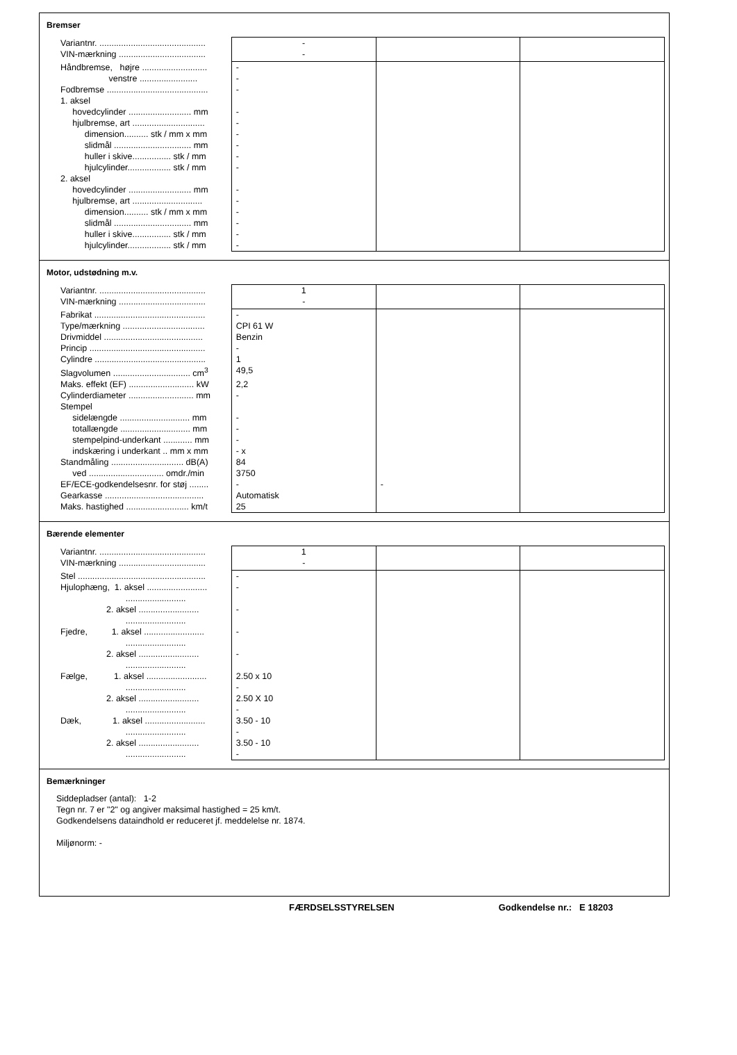Bremser
| Variantnr. ............................................ | - | | |
| VIN-mærkning .................................... | - | | |
| Håndbremse, højre ........................... | - | | |
| venstre ........................ | - | | |
| Fodbremse .......................................... | - | | |
| 1. aksel | | | |
| hovedcylinder .......................... mm | - | | |
| hjulbremse, art .............................. | - | | |
| dimension.......... stk / mm x mm | - | | |
| slidmål ................................ mm | - | | |
| huller i skive................ stk / mm | - | | |
| hjulcylinder.................. stk / mm | - | | |
| 2. aksel | | | |
| hovedcylinder .......................... mm | - | | |
| hjulbremse, art ............................. | - | | |
| dimension.......... stk / mm x mm | - | | |
| slidmål ................................ mm | - | | |
| huller i skive................ stk / mm | - | | |
| hjulcylinder.................. stk / mm | - | | |
Motor, udstødning m.v.
| Variantnr. ............................................ | 1 | | |
| VIN-mærkning .................................... | - | | |
| Fabrikat .............................................. | - | | |
| Type/mærkning .................................. | CPI 61 W | | |
| Drivmiddel ......................................... | Benzin | | |
| Princip ................................................ | - | | |
| Cylindre .............................................. | 1 | | |
| Slagvolumen ................................ cm<sup>3</sup> | 49,5 | | |
| Maks. effekt (EF) ........................... kW | 2,2 | | |
| Cylinderdiameter ........................... mm | - | | |
| Stempel | | | |
| sidelængde ............................. mm | - | | |
| totallængde ............................. mm | - | | |
| stempelpind-underkant ............ mm | - | | |
| indskæring i underkant .. mm x mm | - x | | |
| Standmåling .............................. dB(A) | 84 | | |
| ved ............................... omdr./min | 3750 | | |
| EF/ECE-godkendelsesnr. for støj ........ | - | - | |
| Gearkasse ......................................... | Automatisk | | |
| Maks. hastighed .......................... km/t | 25 | | |
Bærende elementer
| Variantnr. ............................................ | 1 | | |
| VIN-mærkning .................................... | - | | |
| Stel ..................................................... | - | | |
| Hjulophæng, 1. aksel ......................... ......................... | - | | |
| 2. aksel ......................... ......................... | - | | |
| Fjedre, 1. aksel ......................... ......................... | - | | |
| 2. aksel ......................... ......................... | - | | |
| Fælge, 1. aksel ......................... ......................... | 2.50 x 10 - | | |
| 2. aksel ......................... ......................... | 2.50 X 10 - | | |
| Dæk, 1. aksel ......................... ......................... | 3.50 - 10 - | | |
| 2. aksel ......................... ......................... | 3.50 - 10 - | | |
Bemærkninger
Siddepladser (antal): 1-2
Tegn nr. 7 er "2" og angiver maksimal hastighed = 25 km/t.
Godkendelsens dataindhold er reduceret jf. meddelelse nr. 1874.
Miljønorm: -
FÆRDSELSSTYRELSEN Godkendelse nr.: E 18203